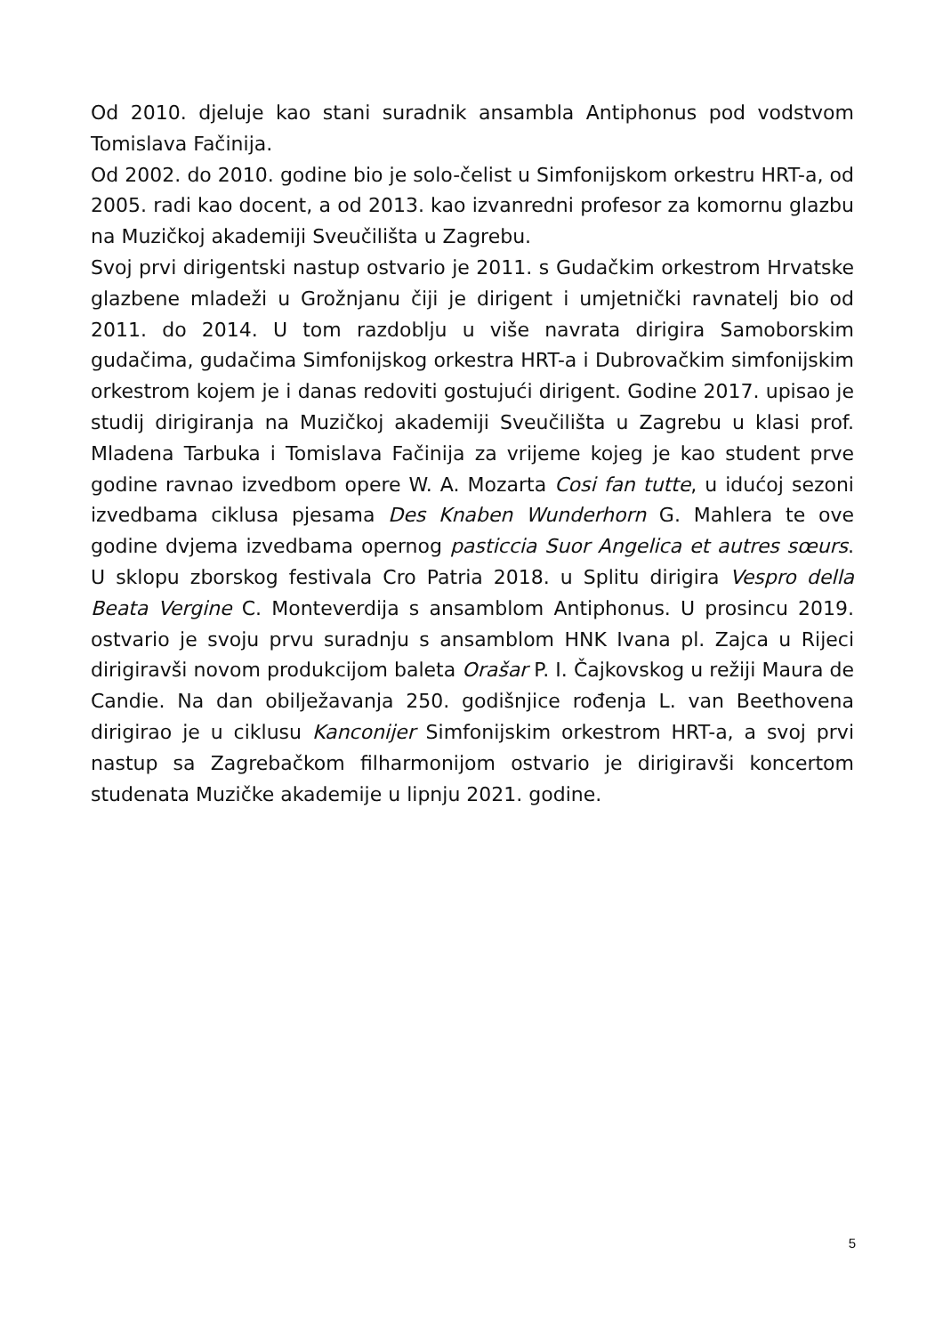Od 2010. djeluje kao stani suradnik ansambla Antiphonus pod vodstvom Tomislava Fačinija.
Od 2002. do 2010. godine bio je solo-čelist u Simfonijskom orkestru HRT-a, od 2005. radi kao docent, a od 2013. kao izvanredni profesor za komornu glazbu na Muzičkoj akademiji Sveučilišta u Zagrebu.
Svoj prvi dirigentski nastup ostvario je 2011. s Gudačkim orkestrom Hrvatske glazbene mladeži u Grožnjanu čiji je dirigent i umjetnički ravnatelj bio od 2011. do 2014. U tom razdoblju u više navrata dirigira Samoborskim gudačima, gudačima Simfonijskog orkestra HRT-a i Dubrovačkim simfonijskim orkestrom kojem je i danas redoviti gostujući dirigent. Godine 2017. upisao je studij dirigiranja na Muzičkoj akademiji Sveučilišta u Zagrebu u klasi prof. Mladena Tarbuka i Tomislava Fačinija za vrijeme kojeg je kao student prve godine ravnao izvedbom opere W. A. Mozarta Cosi fan tutte, u idućoj sezoni izvedbama ciklusa pjesama Des Knaben Wunderhorn G. Mahlera te ove godine dvjema izvedbama opernog pasticcia Suor Angelica et autres sœurs. U sklopu zborskog festivala Cro Patria 2018. u Splitu dirigira Vespro della Beata Vergine C. Monteverdija s ansamblom Antiphonus. U prosincu 2019. ostvario je svoju prvu suradnju s ansamblom HNK Ivana pl. Zajca u Rijeci dirigiravši novom produkcijom baleta Orašar P. I. Čajkovskog u režiji Maura de Candie. Na dan obilježavanja 250. godišnjice rođenja L. van Beethovena dirigirao je u ciklusu Kanconijer Simfonijskim orkestrom HRT-a, a svoj prvi nastup sa Zagrebačkom filharmonijom ostvario je dirigiravši koncertom studenata Muzičke akademije u lipnju 2021. godine.
5